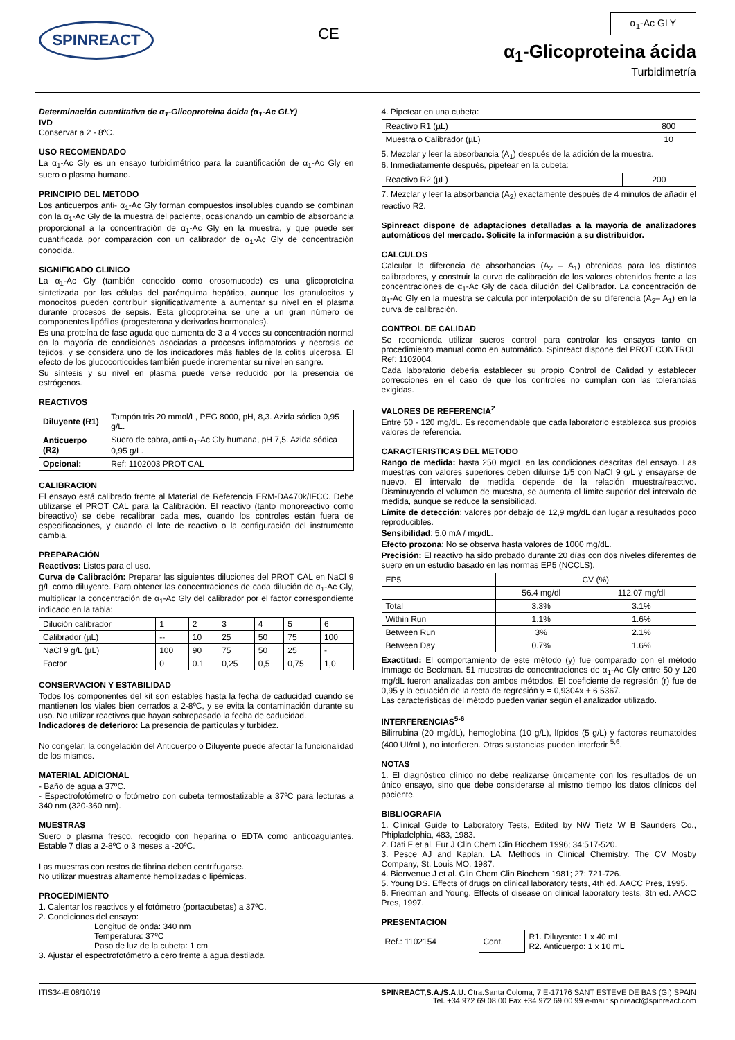SPINREACT
CE
α<sub>1</sub>-Ac GLY
α<sub>1</sub>-Glicoproteina ácida
Turbidimetría
Determinación cuantitativa de α<sub>1</sub>-Glicoproteina ácida (α<sub>1</sub>-Ac GLY)
IVD
Conservar a 2 - 8ºC.
USO RECOMENDADO
La α<sub>1</sub>-Ac Gly es un ensayo turbidimétrico para la cuantificación de α<sub>1</sub>-Ac Gly en suero o plasma humano.
PRINCIPIO DEL METODO
Los anticuerpos anti- α<sub>1</sub>-Ac Gly forman compuestos insolubles cuando se combinan con la α<sub>1</sub>-Ac Gly de la muestra del paciente, ocasionando un cambio de absorbancia proporcional a la concentración de α<sub>1</sub>-Ac Gly en la muestra, y que puede ser cuantificada por comparación con un calibrador de α<sub>1</sub>-Ac Gly de concentración conocida.
SIGNIFICADO CLINICO
La α<sub>1</sub>-Ac Gly (también conocido como orosomucode) es una glicoproteína sintetizada por las células del parénquima hepático, aunque los granulocitos y monocitos pueden contribuir significativamente a aumentar su nivel en el plasma durante procesos de sepsis. Esta glicoproteína se une a un gran número de componentes lipófilos (progesterona y derivados hormonales).
Es una proteína de fase aguda que aumenta de 3 a 4 veces su concentración normal en la mayoría de condiciones asociadas a procesos inflamatorios y necrosis de tejidos, y se considera uno de los indicadores más fiables de la colitis ulcerosa. El efecto de los glucocorticoides también puede incrementar su nivel en sangre.
Su síntesis y su nivel en plasma puede verse reducido por la presencia de estrógenos.
REACTIVOS
| Diluyente (R1) | Tampón tris 20 mmol/L, PEG 8000, pH, 8,3. Azida sódica 0,95 g/L. |
| Anticuerpo (R2) | Suero de cabra, anti-α<sub>1</sub>-Ac Gly humana, pH 7,5. Azida sódica 0,95 g/L. |
| Opcional: | Ref: 1102003 PROT CAL |
CALIBRACION
El ensayo está calibrado frente al Material de Referencia ERM-DA470k/IFCC. Debe utilizarse el PROT CAL para la Calibración. El reactivo (tanto monoreactivo como bireactivo) se debe recalibrar cada mes, cuando los controles están fuera de especificaciones, y cuando el lote de reactivo o la configuración del instrumento cambia.
PREPARACIÓN
Reactivos: Listos para el uso.
Curva de Calibración: Preparar las siguientes diluciones del PROT CAL en NaCl 9 g/L como diluyente. Para obtener las concentraciones de cada dilución de α<sub>1</sub>-Ac Gly, multiplicar la concentración de α<sub>1</sub>-Ac Gly del calibrador por el factor correspondiente indicado en la tabla:
| Dilución calibrador | 1 | 2 | 3 | 4 | 5 | 6 |
| Calibrador (µL) | -- | 10 | 25 | 50 | 75 | 100 |
| NaCl 9 g/L (µL) | 100 | 90 | 75 | 50 | 25 | - |
| Factor | 0 | 0.1 | 0,25 | 0,5 | 0,75 | 1,0 |
CONSERVACION Y ESTABILIDAD
Todos los componentes del kit son estables hasta la fecha de caducidad cuando se mantienen los viales bien cerrados a 2-8ºC, y se evita la contaminación durante su uso. No utilizar reactivos que hayan sobrepasado la fecha de caducidad.
Indicadores de deterioro: La presencia de partículas y turbidez.
No congelar; la congelación del Anticuerpo o Diluyente puede afectar la funcionalidad de los mismos.
MATERIAL ADICIONAL
- Baño de agua a 37ºC.
- Espectrofotómetro o fotómetro con cubeta termostatizable a 37ºC para lecturas a 340 nm (320-360 nm).
MUESTRAS
Suero o plasma fresco, recogido con heparina o EDTA como anticoagulantes. Estable 7 días a 2-8ºC o 3 meses a -20ºC.
Las muestras con restos de fibrina deben centrifugarse.
No utilizar muestras altamente hemolizadas o lipémicas.
PROCEDIMIENTO
1. Calentar los reactivos y el fotómetro (portacubetas) a 37ºC.
2. Condiciones del ensayo:
Longitud de onda: 340 nm
Temperatura: 37ºC
Paso de luz de la cubeta: 1 cm
3. Ajustar el espectrofotómetro a cero frente a agua destilada.
4. Pipetear en una cubeta:
| Reactivo R1 (µL) | 800 |
| Muestra o Calibrador (µL) | 10 |
5. Mezclar y leer la absorbancia (A<sub>1</sub>) después de la adición de la muestra.
6. Inmediatamente después, pipetear en la cubeta:
| Reactivo R2 (µL) | 200 |
7. Mezclar y leer la absorbancia (A<sub>2</sub>) exactamente después de 4 minutos de añadir el reactivo R2.
Spinreact dispone de adaptaciones detalladas a la mayoría de analizadores automáticos del mercado. Solicite la información a su distribuidor.
CALCULOS
Calcular la diferencia de absorbancias (A<sub>2</sub> – A<sub>1</sub>) obtenidas para los distintos calibradores, y construir la curva de calibración de los valores obtenidos frente a las concentraciones de α<sub>1</sub>-Ac Gly de cada dilución del Calibrador. La concentración de α<sub>1</sub>-Ac Gly en la muestra se calcula por interpolación de su diferencia (A<sub>2</sub>– A<sub>1</sub>) en la curva de calibración.
CONTROL DE CALIDAD
Se recomienda utilizar sueros control para controlar los ensayos tanto en procedimiento manual como en automático. Spinreact dispone del PROT CONTROL Ref: 1102004.
Cada laboratorio debería establecer su propio Control de Calidad y establecer correcciones en el caso de que los controles no cumplan con las tolerancias exigidas.
VALORES DE REFERENCIA<sup>2</sup>
Entre 50 - 120 mg/dL. Es recomendable que cada laboratorio establezca sus propios valores de referencia.
CARACTERISTICAS DEL METODO
Rango de medida: hasta 250 mg/dL en las condiciones descritas del ensayo. Las muestras con valores superiores deben diluirse 1/5 con NaCl 9 g/L y ensayarse de nuevo. El intervalo de medida depende de la relación muestra/reactivo. Disminuyendo el volumen de muestra, se aumenta el límite superior del intervalo de medida, aunque se reduce la sensibilidad.
Límite de detección: valores por debajo de 12,9 mg/dL dan lugar a resultados poco reproducibles.
Sensibilidad: 5,0 mA / mg/dL.
Efecto prozona: No se observa hasta valores de 1000 mg/dL.
Precisión: El reactivo ha sido probado durante 20 días con dos niveles diferentes de suero en un estudio basado en las normas EP5 (NCCLS).
| EP5 | CV (%) | |
| --- | --- | --- |
| | 56.4 mg/dl | 112.07 mg/dl |
| Total | 3.3% | 3.1% |
| Within Run | 1.1% | 1.6% |
| Between Run | 3% | 2.1% |
| Between Day | 0.7% | 1.6% |
Exactitud: El comportamiento de este método (y) fue comparado con el método Immage de Beckman. 51 muestras de concentraciones de α<sub>1</sub>-Ac Gly entre 50 y 120 mg/dL fueron analizadas con ambos métodos. El coeficiente de regresión (r) fue de 0,95 y la ecuación de la recta de regresión y = 0,9304x + 6,5367.
Las características del método pueden variar según el analizador utilizado.
INTERFERENCIAS<sup>5-6</sup>
Bilirrubina (20 mg/dL), hemoglobina (10 g/L), lípidos (5 g/L) y factores reumatoides (400 UI/mL), no interfieren. Otras sustancias pueden interferir <sup>5,6</sup>.
NOTAS
1. El diagnóstico clínico no debe realizarse únicamente con los resultados de un único ensayo, sino que debe considerarse al mismo tiempo los datos clínicos del paciente.
BIBLIOGRAFIA
1. Clinical Guide to Laboratory Tests, Edited by NW Tietz W B Saunders Co., Phipladelphia, 483, 1983.
2. Dati F et al. Eur J Clin Chem Clin Biochem 1996; 34:517-520.
3. Pesce AJ and Kaplan, LA. Methods in Clinical Chemistry. The CV Mosby Company, St. Louis MO, 1987.
4. Bienvenue J et al. Clin Chem Clin Biochem 1981; 27: 721-726.
5. Young DS. Effects of drugs on clinical laboratory tests, 4th ed. AACC Pres, 1995.
6. Friedman and Young. Effects of disease on clinical laboratory tests, 3tn ed. AACC Pres, 1997.
PRESENTACION
| Ref.: 1102154 | Cont. | R1. Diluyente: 1 x 40 mL R2. Anticuerpo: 1 x 10 mL |
ITIS34-E 08/10/19 SPINREACT,S.A./S.A.U. Ctra.Santa Coloma, 7 E-17176 SANT ESTEVE DE BAS (GI) SPAIN
Tel. +34 972 69 08 00 Fax +34 972 69 00 99 e-mail: spinreact@spinreact.com